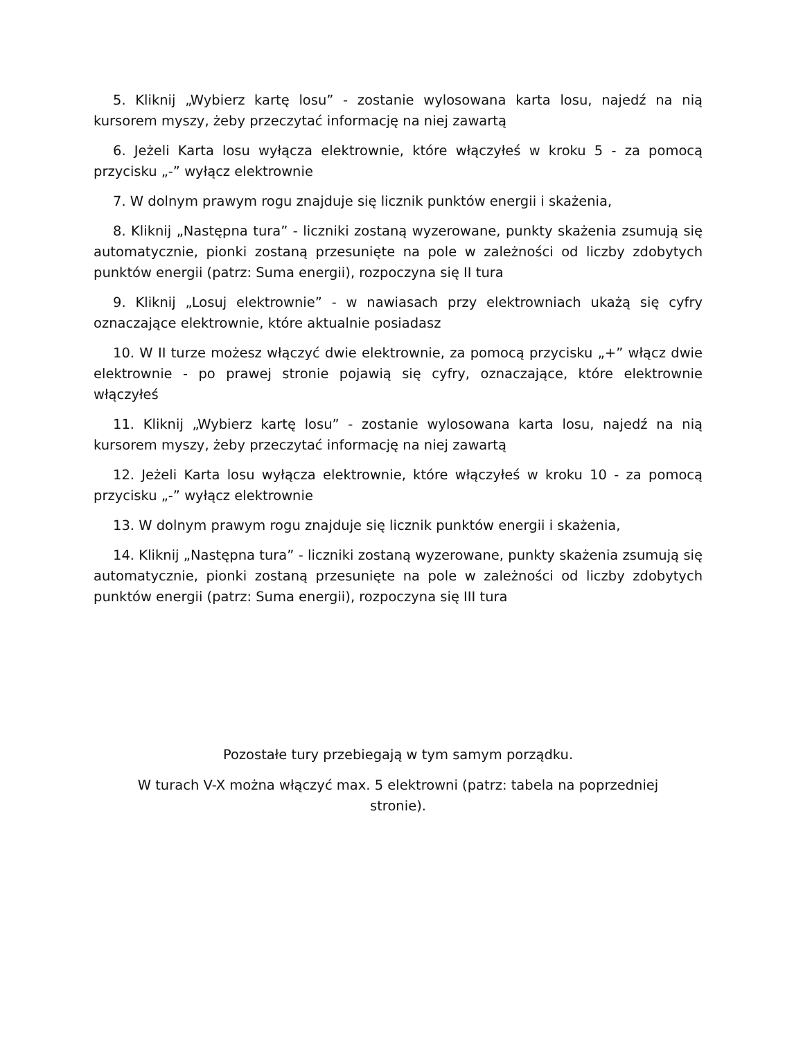5. Kliknij „Wybierz kartę losu” - zostanie wylosowana karta losu, najedź na nią kursorem myszy, żeby przeczytać informację na niej zawartą
6. Jeżeli Karta losu wyłącza elektrownie, które włączyłeś w kroku 5 - za pomocą przycisku „-” wyłącz elektrownie
7. W dolnym prawym rogu znajduje się licznik punktów energii i skażenia,
8. Kliknij „Następna tura” - liczniki zostaną wyzerowane, punkty skażenia zsumują się automatycznie, pionki zostaną przesunięte na pole w zależności od liczby zdobytych punktów energii (patrz: Suma energii), rozpoczyna się II tura
9. Kliknij „Losuj elektrownie” - w nawiasach przy elektrowniach ukażą się cyfry oznaczające elektrownie, które aktualnie posiadasz
10. W II turze możesz włączyć dwie elektrownie, za pomocą przycisku „+” włącz dwie elektrownie - po prawej stronie pojawią się cyfry, oznaczające, które elektrownie włączyłeś
11. Kliknij „Wybierz kartę losu” - zostanie wylosowana karta losu, najedź na nią kursorem myszy, żeby przeczytać informację na niej zawartą
12. Jeżeli Karta losu wyłącza elektrownie, które włączyłeś w kroku 10 - za pomocą przycisku „-” wyłącz elektrownie
13. W dolnym prawym rogu znajduje się licznik punktów energii i skażenia,
14. Kliknij „Następna tura” - liczniki zostaną wyzerowane, punkty skażenia zsumują się automatycznie, pionki zostaną przesunięte na pole w zależności od liczby zdobytych punktów energii (patrz: Suma energii), rozpoczyna się III tura
Pozostałe tury przebiegają w tym samym porządku.
W turach V-X można włączyć max. 5 elektrowni (patrz: tabela na poprzedniej
stronie).